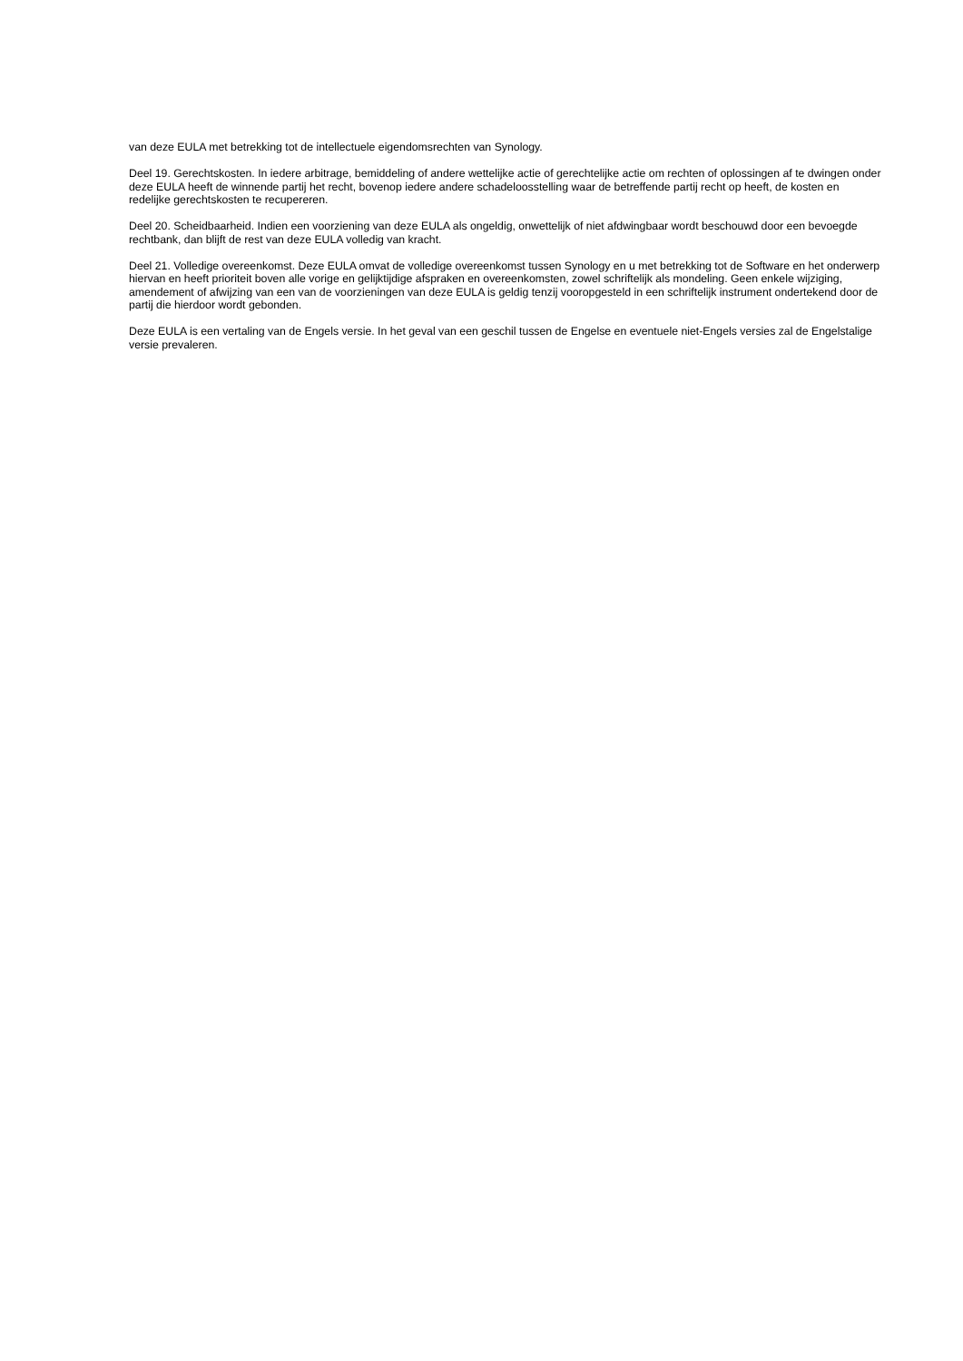van deze EULA met betrekking tot de intellectuele eigendomsrechten van Synology.
Deel 19. Gerechtskosten. In iedere arbitrage, bemiddeling of andere wettelijke actie of gerechtelijke actie om rechten of oplossingen af te dwingen onder deze EULA heeft de winnende partij het recht, bovenop iedere andere schadeloosstelling waar de betreffende partij recht op heeft, de kosten en redelijke gerechtskosten te recupereren.
Deel 20. Scheidbaarheid. Indien een voorziening van deze EULA als ongeldig, onwettelijk of niet afdwingbaar wordt beschouwd door een bevoegde rechtbank, dan blijft de rest van deze EULA volledig van kracht.
Deel 21. Volledige overeenkomst. Deze EULA omvat de volledige overeenkomst tussen Synology en u met betrekking tot de Software en het onderwerp hiervan en heeft prioriteit boven alle vorige en gelijktijdige afspraken en overeenkomsten, zowel schriftelijk als mondeling. Geen enkele wijziging, amendement of afwijzing van een van de voorzieningen van deze EULA is geldig tenzij vooropgesteld in een schriftelijk instrument ondertekend door de partij die hierdoor wordt gebonden.
Deze EULA is een vertaling van de Engels versie. In het geval van een geschil tussen de Engelse en eventuele niet-Engels versies zal de Engelstalige versie prevaleren.